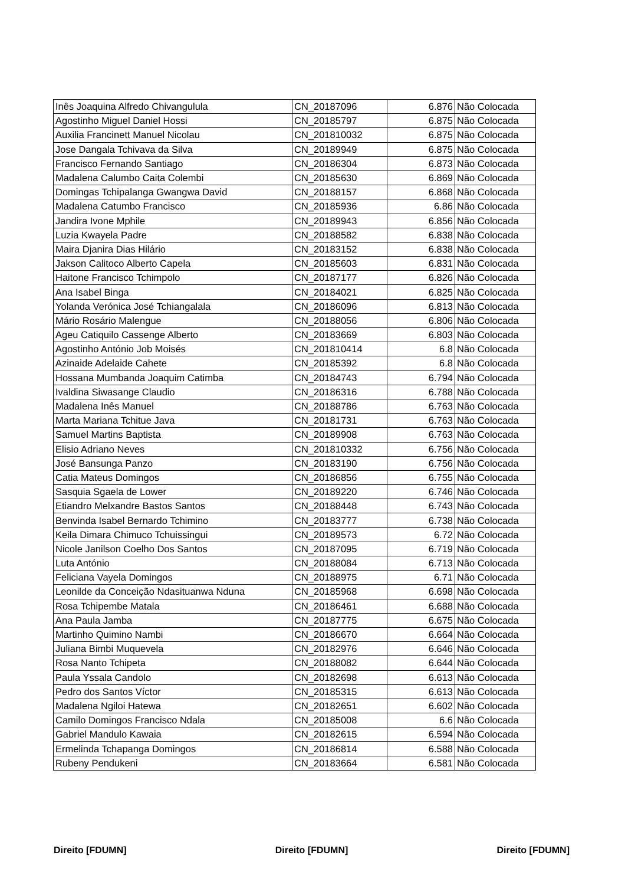| Inês Joaquina Alfredo Chivangulula | CN_20187096 | 6.876 | Não Colocada |
| Agostinho Miguel Daniel Hossi | CN_20185797 | 6.875 | Não Colocada |
| Auxilia Francinett Manuel Nicolau | CN_201810032 | 6.875 | Não Colocada |
| Jose Dangala Tchivava da Silva | CN_20189949 | 6.875 | Não Colocada |
| Francisco Fernando Santiago | CN_20186304 | 6.873 | Não Colocada |
| Madalena Calumbo Caita Colembi | CN_20185630 | 6.869 | Não Colocada |
| Domingas Tchipalanga Gwangwa David | CN_20188157 | 6.868 | Não Colocada |
| Madalena Catumbo Francisco | CN_20185936 | 6.86 | Não Colocada |
| Jandira Ivone Mphile | CN_20189943 | 6.856 | Não Colocada |
| Luzia Kwayela Padre | CN_20188582 | 6.838 | Não Colocada |
| Maira Djanira Dias Hilário | CN_20183152 | 6.838 | Não Colocada |
| Jakson Calitoco Alberto Capela | CN_20185603 | 6.831 | Não Colocada |
| Haitone Francisco Tchimpolo | CN_20187177 | 6.826 | Não Colocada |
| Ana Isabel Binga | CN_20184021 | 6.825 | Não Colocada |
| Yolanda Verónica José Tchiangalala | CN_20186096 | 6.813 | Não Colocada |
| Mário Rosário Malengue | CN_20188056 | 6.806 | Não Colocada |
| Ageu Catiquilo Cassenge Alberto | CN_20183669 | 6.803 | Não Colocada |
| Agostinho António Job Moisés | CN_201810414 | 6.8 | Não Colocada |
| Azinaide Adelaide Cahete | CN_20185392 | 6.8 | Não Colocada |
| Hossana Mumbanda Joaquim Catimba | CN_20184743 | 6.794 | Não Colocada |
| Ivaldina Siwasange Claudio | CN_20186316 | 6.788 | Não Colocada |
| Madalena Inês Manuel | CN_20188786 | 6.763 | Não Colocada |
| Marta Mariana Tchitue Java | CN_20181731 | 6.763 | Não Colocada |
| Samuel Martins Baptista | CN_20189908 | 6.763 | Não Colocada |
| Elisio Adriano Neves | CN_201810332 | 6.756 | Não Colocada |
| José Bansunga Panzo | CN_20183190 | 6.756 | Não Colocada |
| Catia Mateus Domingos | CN_20186856 | 6.755 | Não Colocada |
| Sasquia Sgaela de Lower | CN_20189220 | 6.746 | Não Colocada |
| Etiandro Melxandre Bastos Santos | CN_20188448 | 6.743 | Não Colocada |
| Benvinda Isabel Bernardo Tchimino | CN_20183777 | 6.738 | Não Colocada |
| Keila Dimara Chimuco Tchuissingui | CN_20189573 | 6.72 | Não Colocada |
| Nicole Janilson Coelho Dos Santos | CN_20187095 | 6.719 | Não Colocada |
| Luta António | CN_20188084 | 6.713 | Não Colocada |
| Feliciana Vayela Domingos | CN_20188975 | 6.71 | Não Colocada |
| Leonilde da Conceição Ndasituanwa Nduna | CN_20185968 | 6.698 | Não Colocada |
| Rosa Tchipembe Matala | CN_20186461 | 6.688 | Não Colocada |
| Ana Paula Jamba | CN_20187775 | 6.675 | Não Colocada |
| Martinho Quimino Nambi | CN_20186670 | 6.664 | Não Colocada |
| Juliana Bimbi Muquevela | CN_20182976 | 6.646 | Não Colocada |
| Rosa Nanto Tchipeta | CN_20188082 | 6.644 | Não Colocada |
| Paula Yssala Candolo | CN_20182698 | 6.613 | Não Colocada |
| Pedro dos Santos Víctor | CN_20185315 | 6.613 | Não Colocada |
| Madalena Ngiloi Hatewa | CN_20182651 | 6.602 | Não Colocada |
| Camilo Domingos Francisco Ndala | CN_20185008 | 6.6 | Não Colocada |
| Gabriel Mandulo Kawaia | CN_20182615 | 6.594 | Não Colocada |
| Ermelinda Tchapanga Domingos | CN_20186814 | 6.588 | Não Colocada |
| Rubeny Pendukeni | CN_20183664 | 6.581 | Não Colocada |
Direito [FDUMN] Direito [FDUMN] Direito [FDUMN]